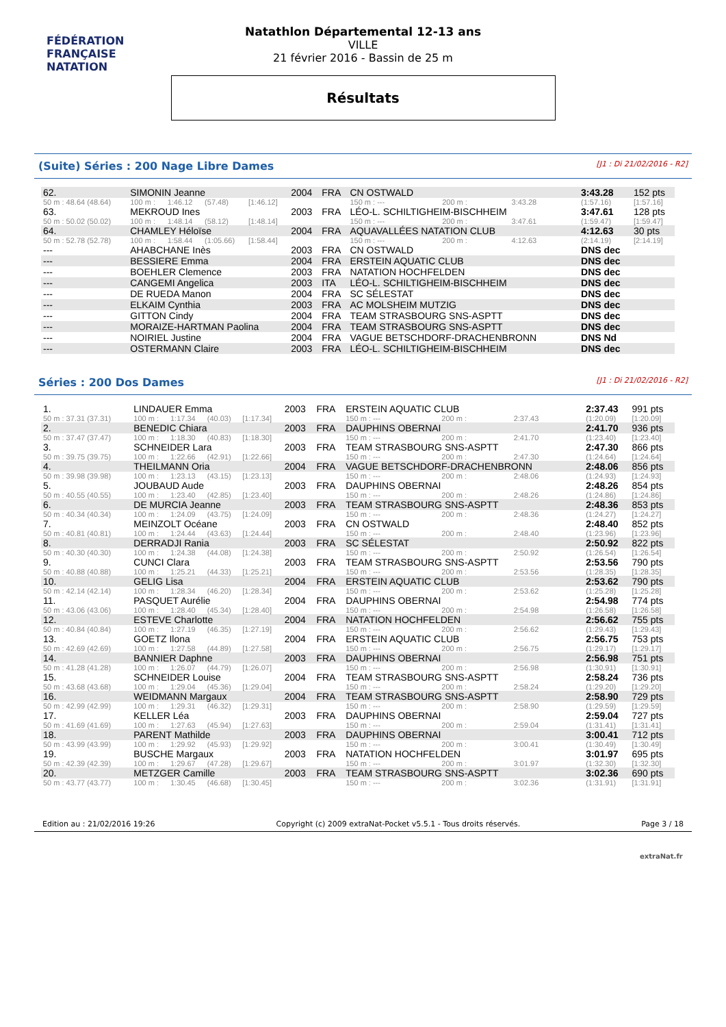FÉDÉRATION FRANÇAISE
NATATION
Natathlon Départemental 12-13 ans
VILLE
21 février 2016 - Bassin de 25 m
Résultats
(Suite) Séries : 200 Nage Libre Dames [J1 : Di 21/02/2016 - R2]
| 62. | SIMONIN Jeanne | | | | 2004 | FRA | CN OSTWALD | | | 3:43.28 | 152 pts |
| 50 m : 48.64 (48.64) | 100 m : | 1:46.12 | (57.48) | [1:46.12] | | | 150 m : --- | 200 m : | 3:43.28 | (1:57.16) | [1:57.16] |
| 63. | MEKROUD Ines | | | | 2003 | FRA | LÉO-L. SCHILTIGHEIM-BISCHHEIM | | | 3:47.61 | 128 pts |
| 50 m : 50.02 (50.02) | 100 m : | 1:48.14 | (58.12) | [1:48.14] | | | 150 m : --- | 200 m : | 3:47.61 | (1:59.47) | [1:59.47] |
| 64. | CHAMLEY Héloïse | | | | 2004 | FRA | AQUAVALLÉES NATATION CLUB | | | 4:12.63 | 30 pts |
| 50 m : 52.78 (52.78) | 100 m : | 1:58.44 | (1:05.66) | [1:58.44] | | | 150 m : --- | 200 m : | 4:12.63 | (2:14.19) | [2:14.19] |
| --- | AHABCHANE Inès | | | | 2003 | FRA | CN OSTWALD | | | DNS dec | |
| --- | BESSIERE Emma | | | | 2004 | FRA | ERSTEIN AQUATIC CLUB | | | DNS dec | |
| --- | BOEHLER Clemence | | | | 2003 | FRA | NATATION HOCHFELDEN | | | DNS dec | |
| --- | CANGEMI Angelica | | | | 2003 | ITA | LÉO-L. SCHILTIGHEIM-BISCHHEIM | | | DNS dec | |
| --- | DE RUEDA Manon | | | | 2004 | FRA | SC SÉLESTAT | | | DNS dec | |
| --- | ELKAIM Cynthia | | | | 2003 | FRA | AC MOLSHEIM MUTZIG | | | DNS dec | |
| --- | GITTON Cindy | | | | 2004 | FRA | TEAM STRASBOURG SNS-ASPTT | | | DNS dec | |
| --- | MORAIZE-HARTMAN Paolina | | | | 2004 | FRA | TEAM STRASBOURG SNS-ASPTT | | | DNS dec | |
| --- | NOIRIEL Justine | | | | 2004 | FRA | VAGUE BETSCHDORF-DRACHENBRONN | | | DNS Nd | |
| --- | OSTERMANN Claire | | | | 2003 | FRA | LÉO-L. SCHILTIGHEIM-BISCHHEIM | | | DNS dec | |
Séries : 200 Dos Dames [J1 : Di 21/02/2016 - R2]
| 1. | LINDAUER Emma | | | | 2003 | FRA | ERSTEIN AQUATIC CLUB | | | 2:37.43 | 991 pts |
| 50 m : 37.31 (37.31) | 100 m : | 1:17.34 | (40.03) | [1:17.34] | | | 150 m : --- | 200 m : | 2:37.43 | (1:20.09) | [1:20.09] |
| 2. | BENEDIC Chiara | | | | 2003 | FRA | DAUPHINS OBERNAI | | | 2:41.70 | 936 pts |
| 50 m : 37.47 (37.47) | 100 m : | 1:18.30 | (40.83) | [1:18.30] | | | 150 m : --- | 200 m : | 2:41.70 | (1:23.40) | [1:23.40] |
| 3. | SCHNEIDER Lara | | | | 2003 | FRA | TEAM STRASBOURG SNS-ASPTT | | | 2:47.30 | 866 pts |
| 50 m : 39.75 (39.75) | 100 m : | 1:22.66 | (42.91) | [1:22.66] | | | 150 m : --- | 200 m : | 2:47.30 | (1:24.64) | [1:24.64] |
| 4. | THEILMANN Oria | | | | 2004 | FRA | VAGUE BETSCHDORF-DRACHENBRONN | | | 2:48.06 | 856 pts |
| 50 m : 39.98 (39.98) | 100 m : | 1:23.13 | (43.15) | [1:23.13] | | | 150 m : --- | 200 m : | 2:48.06 | (1:24.93) | [1:24.93] |
| 5. | JOUBAUD Aude | | | | 2003 | FRA | DAUPHINS OBERNAI | | | 2:48.26 | 854 pts |
| 50 m : 40.55 (40.55) | 100 m : | 1:23.40 | (42.85) | [1:23.40] | | | 150 m : --- | 200 m : | 2:48.26 | (1:24.86) | [1:24.86] |
| 6. | DE MURCIA Jeanne | | | | 2003 | FRA | TEAM STRASBOURG SNS-ASPTT | | | 2:48.36 | 853 pts |
| 50 m : 40.34 (40.34) | 100 m : | 1:24.09 | (43.75) | [1:24.09] | | | 150 m : --- | 200 m : | 2:48.36 | (1:24.27) | [1:24.27] |
| 7. | MEINZOLT Océane | | | | 2003 | FRA | CN OSTWALD | | | 2:48.40 | 852 pts |
| 50 m : 40.81 (40.81) | 100 m : | 1:24.44 | (43.63) | [1:24.44] | | | 150 m : --- | 200 m : | 2:48.40 | (1:23.96) | [1:23.96] |
| 8. | DERRADJI Rania | | | | 2003 | FRA | SC SÉLESTAT | | | 2:50.92 | 822 pts |
| 50 m : 40.30 (40.30) | 100 m : | 1:24.38 | (44.08) | [1:24.38] | | | 150 m : --- | 200 m : | 2:50.92 | (1:26.54) | [1:26.54] |
| 9. | CUNCI Clara | | | | 2003 | FRA | TEAM STRASBOURG SNS-ASPTT | | | 2:53.56 | 790 pts |
| 50 m : 40.88 (40.88) | 100 m : | 1:25.21 | (44.33) | [1:25.21] | | | 150 m : --- | 200 m : | 2:53.56 | (1:28.35) | [1:28.35] |
| 10. | GELIG Lisa | | | | 2004 | FRA | ERSTEIN AQUATIC CLUB | | | 2:53.62 | 790 pts |
| 50 m : 42.14 (42.14) | 100 m : | 1:28.34 | (46.20) | [1:28.34] | | | 150 m : --- | 200 m : | 2:53.62 | (1:25.28) | [1:25.28] |
| 11. | PASQUET Aurélie | | | | 2004 | FRA | DAUPHINS OBERNAI | | | 2:54.98 | 774 pts |
| 50 m : 43.06 (43.06) | 100 m : | 1:28.40 | (45.34) | [1:28.40] | | | 150 m : --- | 200 m : | 2:54.98 | (1:26.58) | [1:26.58] |
| 12. | ESTEVE Charlotte | | | | 2004 | FRA | NATATION HOCHFELDEN | | | 2:56.62 | 755 pts |
| 50 m : 40.84 (40.84) | 100 m : | 1:27.19 | (46.35) | [1:27.19] | | | 150 m : --- | 200 m : | 2:56.62 | (1:29.43) | [1:29.43] |
| 13. | GOETZ Ilona | | | | 2004 | FRA | ERSTEIN AQUATIC CLUB | | | 2:56.75 | 753 pts |
| 50 m : 42.69 (42.69) | 100 m : | 1:27.58 | (44.89) | [1:27.58] | | | 150 m : --- | 200 m : | 2:56.75 | (1:29.17) | [1:29.17] |
| 14. | BANNIER Daphne | | | | 2003 | FRA | DAUPHINS OBERNAI | | | 2:56.98 | 751 pts |
| 50 m : 41.28 (41.28) | 100 m : | 1:26.07 | (44.79) | [1:26.07] | | | 150 m : --- | 200 m : | 2:56.98 | (1:30.91) | [1:30.91] |
| 15. | SCHNEIDER Louise | | | | 2004 | FRA | TEAM STRASBOURG SNS-ASPTT | | | 2:58.24 | 736 pts |
| 50 m : 43.68 (43.68) | 100 m : | 1:29.04 | (45.36) | [1:29.04] | | | 150 m : --- | 200 m : | 2:58.24 | (1:29.20) | [1:29.20] |
| 16. | WEIDMANN Margaux | | | | 2004 | FRA | TEAM STRASBOURG SNS-ASPTT | | | 2:58.90 | 729 pts |
| 50 m : 42.99 (42.99) | 100 m : | 1:29.31 | (46.32) | [1:29.31] | | | 150 m : --- | 200 m : | 2:58.90 | (1:29.59) | [1:29.59] |
| 17. | KELLER Léa | | | | 2003 | FRA | DAUPHINS OBERNAI | | | 2:59.04 | 727 pts |
| 50 m : 41.69 (41.69) | 100 m : | 1:27.63 | (45.94) | [1:27.63] | | | 150 m : --- | 200 m : | 2:59.04 | (1:31.41) | [1:31.41] |
| 18. | PARENT Mathilde | | | | 2003 | FRA | DAUPHINS OBERNAI | | | 3:00.41 | 712 pts |
| 50 m : 43.99 (43.99) | 100 m : | 1:29.92 | (45.93) | [1:29.92] | | | 150 m : --- | 200 m : | 3:00.41 | (1:30.49) | [1:30.49] |
| 19. | BUSCHE Margaux | | | | 2003 | FRA | NATATION HOCHFELDEN | | | 3:01.97 | 695 pts |
| 50 m : 42.39 (42.39) | 100 m : | 1:29.67 | (47.28) | [1:29.67] | | | 150 m : --- | 200 m : | 3:01.97 | (1:32.30) | [1:32.30] |
| 20. | METZGER Camille | | | | 2003 | FRA | TEAM STRASBOURG SNS-ASPTT | | | 3:02.36 | 690 pts |
| 50 m : 43.77 (43.77) | 100 m : | 1:30.45 | (46.68) | [1:30.45] | | | 150 m : --- | 200 m : | 3:02.36 | (1:31.91) | [1:31.91] |
Edition au : 21/02/2016 19:26 Copyright (c) 2009 extraNat-Pocket v5.5.1 - Tous droits réservés. Page 3 / 18
extraNat.fr